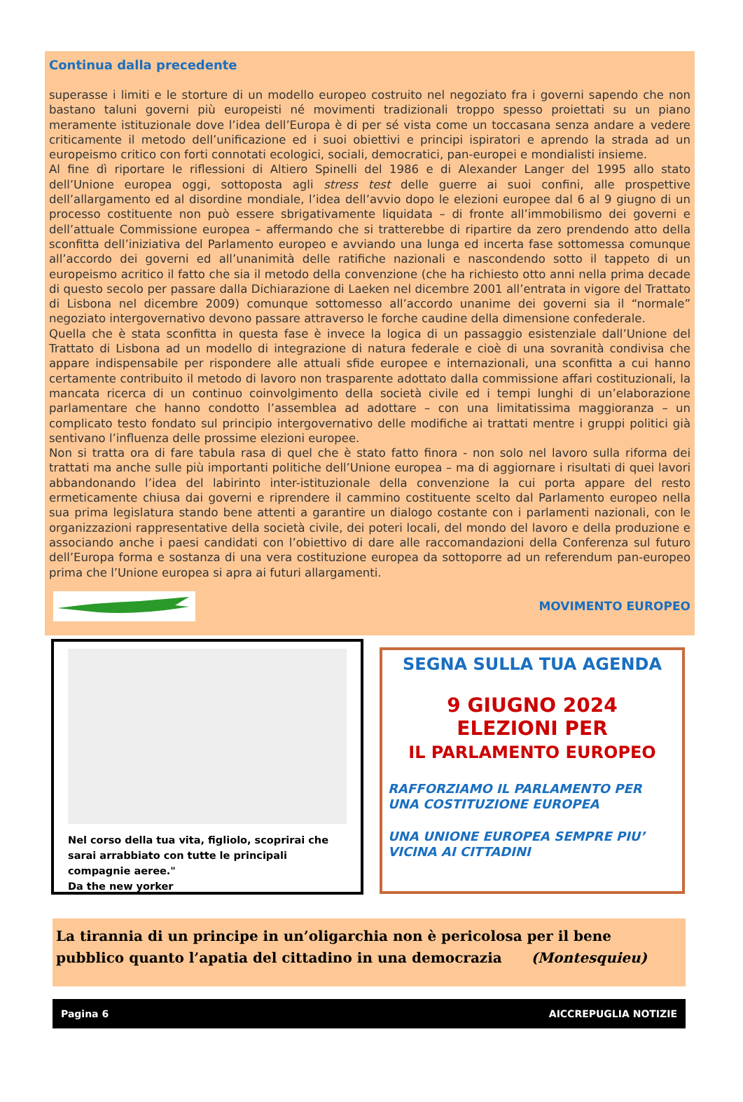Continua dalla precedente
superasse i limiti e le storture di un modello europeo costruito nel negoziato fra i governi sapendo che non bastano taluni governi più europeisti né movimenti tradizionali troppo spesso proiettati su un piano meramente istituzionale dove l’idea dell’Europa è di per sé vista come un toccasana senza andare a vedere criticamente il metodo dell’unificazione ed i suoi obiettivi e principi ispiratori e aprendo la strada ad un europeismo critico con forti connotati ecologici, sociali, democratici, pan-europei e mondialisti insieme.
Al fine dì riportare le riflessioni di Altiero Spinelli del 1986 e di Alexander Langer del 1995 allo stato dell’Unione europea oggi, sottoposta agli stress test delle guerre ai suoi confini, alle prospettive dell’allargamento ed al disordine mondiale, l’idea dell’avvio dopo le elezioni europee dal 6 al 9 giugno di un processo costituente non può essere sbrigativamente liquidata – di fronte all’immobilismo dei governi e dell’attuale Commissione europea – affermando che si tratterebbe di ripartire da zero prendendo atto della sconfitta dell’iniziativa del Parlamento europeo e avviando una lunga ed incerta fase sottomessa comunque all’accordo dei governi ed all’unanimità delle ratifiche nazionali e nascondendo sotto il tappeto di un europeismo acritico il fatto che sia il metodo della convenzione (che ha richiesto otto anni nella prima decade di questo secolo per passare dalla Dichiarazione di Laeken nel dicembre 2001 all’entrata in vigore del Trattato di Lisbona nel dicembre 2009) comunque sottomesso all’accordo unanime dei governi sia il “normale” negoziato intergovernativo devono passare attraverso le forche caudine della dimensione confederale.
Quella che è stata sconfitta in questa fase è invece la logica di un passaggio esistenziale dall’Unione del Trattato di Lisbona ad un modello di integrazione di natura federale e cioè di una sovranità condivisa che appare indispensabile per rispondere alle attuali sfide europee e internazionali, una sconfitta a cui hanno certamente contribuito il metodo di lavoro non trasparente adottato dalla commissione affari costituzionali, la mancata ricerca di un continuo coinvolgimento della società civile ed i tempi lunghi di un’elaborazione parlamentare che hanno condotto l’assemblea ad adottare – con una limitatissima maggioranza – un complicato testo fondato sul principio intergovernativo delle modifiche ai trattati mentre i gruppi politici già sentivano l’influenza delle prossime elezioni europee.
Non si tratta ora di fare tabula rasa di quel che è stato fatto finora - non solo nel lavoro sulla riforma dei trattati ma anche sulle più importanti politiche dell’Unione europea – ma di aggiornare i risultati di quei lavori abbandonando l’idea del labirinto inter-istituzionale della convenzione la cui porta appare del resto ermeticamente chiusa dai governi e riprendere il cammino costituente scelto dal Parlamento europeo nella sua prima legislatura stando bene attenti a garantire un dialogo costante con i parlamenti nazionali, con le organizzazioni rappresentative della società civile, dei poteri locali, del mondo del lavoro e della produzione e associando anche i paesi candidati con l’obiettivo di dare alle raccomandazioni della Conferenza sul futuro dell’Europa forma e sostanza di una vera costituzione europea da sottoporre ad un referendum pan-europeo prima che l’Unione europea si apra ai futuri allargamenti.
MOVIMENTO EUROPEO
Nel corso della tua vita, figliolo, scoprirai che sarai arrabbiato con tutte le principali compagnie aeree."
Da the new yorker
SEGNA SULLA TUA AGENDA
9 GIUGNO 2024
ELEZIONI PER
IL PARLAMENTO EUROPEO
RAFFORZIAMO IL PARLAMENTO PER UNA COSTITUZIONE EUROPEA
UNA UNIONE EUROPEA SEMPRE PIU’ VICINA AI CITTADINI
La tirannia di un principe in un’oligarchia non è pericolosa per il bene pubblico quanto l’apatia del cittadino in una democrazia (Montesquieu)
Pagina 6 AICCREPUGLIA NOTIZIE